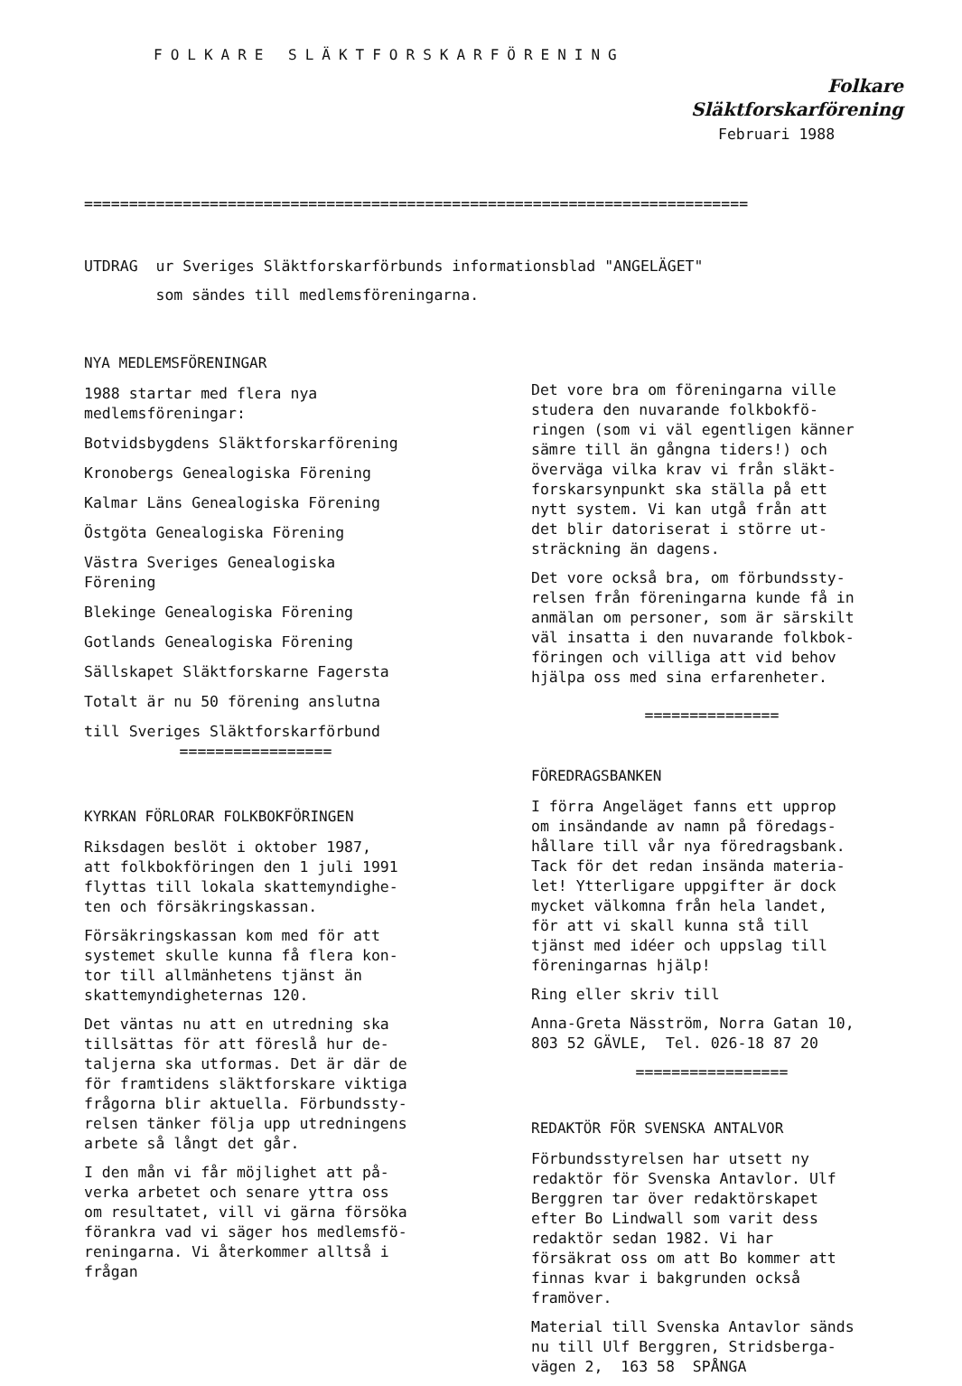FOLKARE SLÄKTFORSKARFÖRENING
Folkare
Släktforskarförening
Februari 1988
==========================================================================
UTDRAG ur Sveriges Släktforskarförbunds informationsblad "ANGELÄGET"
som sändes till medlemsföreningarna.
NYA MEDLEMSFÖRENINGAR
1988 startar med flera nya
medlemsföreningar:
Botvidsbygdens Släktforskarförening
Kronobergs Genealogiska Förening
Kalmar Läns Genealogiska Förening
Östgöta Genealogiska Förening
Västra Sveriges Genealogiska
Förening
Blekinge Genealogiska Förening
Gotlands Genealogiska Förening
Sällskapet Släktforskarne Fagersta
Totalt är nu 50 förening anslutna
till Sveriges Släktforskarförbund
=================
KYRKAN FÖRLORAR FOLKBOKFÖRINGEN
Riksdagen beslöt i oktober 1987,
att folkbokföringen den 1 juli 1991
flyttas till lokala skattemyndighe-
ten och försäkringskassan.
Försäkringskassan kom med för att
systemet skulle kunna få flera kon-
tor till allmänhetens tjänst än
skattemyndigheternas 120.
Det väntas nu att en utredning ska
tillsättas för att föreslå hur de-
taljerna ska utformas. Det är där de
för framtidens släktforskare viktiga
frågorna blir aktuella. Förbundssty-
relsen tänker följa upp utredningens
arbete så långt det går.
I den mån vi får möjlighet att på-
verka arbetet och senare yttra oss
om resultatet, vill vi gärna försöka
förankra vad vi säger hos medlemsfö-
reningarna. Vi återkommer alltså i
frågan
Det vore bra om föreningarna ville
studera den nuvarande folkbokfö-
ringen (som vi väl egentligen känner
sämre till än gångna tiders!) och
överväga vilka krav vi från släkt-
forskarsynpunkt ska ställa på ett
nytt system. Vi kan utgå från att
det blir datoriserat i större ut-
sträckning än dagens.
Det vore också bra, om förbundssty-
relsen från föreningarna kunde få in
anmälan om personer, som är särskilt
väl insatta i den nuvarande folkbok-
föringen och villiga att vid behov
hjälpa oss med sina erfarenheter.
===============
FÖREDRAGSBANKEN
I förra Angeläget fanns ett upprop
om insändande av namn på föredags-
hållare till vår nya föredragsbank.
Tack för det redan insända materia-
let! Ytterligare uppgifter är dock
mycket välkomna från hela landet,
för att vi skall kunna stå till
tjänst med idéer och uppslag till
föreningarnas hjälp!
Ring eller skriv till
Anna-Greta Näsström, Norra Gatan 10,
803 52 GÄVLE, Tel. 026-18 87 20
=================
REDAKTÖR FÖR SVENSKA ANTALVOR
Förbundsstyrelsen har utsett ny
redaktör för Svenska Antavlor. Ulf
Berggren tar över redaktörskapet
efter Bo Lindwall som varit dess
redaktör sedan 1982. Vi har
försäkrat oss om att Bo kommer att
finnas kvar i bakgrunden också
framöver.
Material till Svenska Antavlor sänds
nu till Ulf Berggren, Stridsberga-
vägen 2, 163 58 SPÅNGA